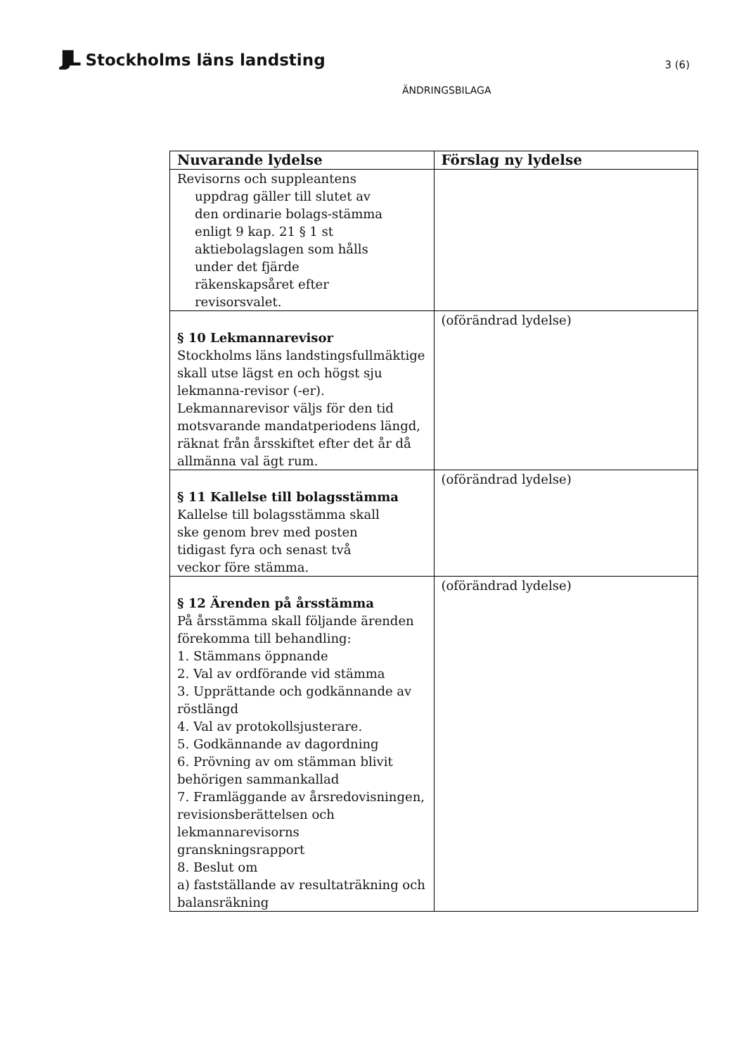JJL Stockholms läns landsting
3 (6)
ÄNDRINGSBILAGA
| Nuvarande lydelse | Förslag ny lydelse |
| --- | --- |
| Revisorns och suppleantens uppdrag gäller till slutet av den ordinarie bolags-stämma enligt 9 kap. 21 § 1 st aktiebolagslagen som hålls under det fjärde räkenskapsåret efter revisorsvalet. | |
| § 10 Lekmannarevisor Stockholms läns landstingsfullmäktige skall utse lägst en och högst sju lekmanna-revisor (-er). Lekmannarevisor väljs för den tid motsvarande mandatperiodens längd, räknat från årsskiftet efter det år då allmänna val ägt rum. | (oförändrad lydelse) |
| § 11 Kallelse till bolagsstämma Kallelse till bolagsstämma skall ske genom brev med posten tidigast fyra och senast två veckor före stämma. | (oförändrad lydelse) |
| § 12 Ärenden på årsstämma På årsstämma skall följande ärenden förekomma till behandling: 1. Stämmans öppnande 2. Val av ordförande vid stämma 3. Upprättande och godkännande av röstlängd 4. Val av protokollsjusterare. 5. Godkännande av dagordning 6. Prövning av om stämman blivit behörigen sammankallad 7. Framläggande av årsredovisningen, revisionsberättelsen och lekmannarevisorns granskningsrapport 8. Beslut om a) fastställande av resultaträkning och balansräkning | (oförändrad lydelse) |